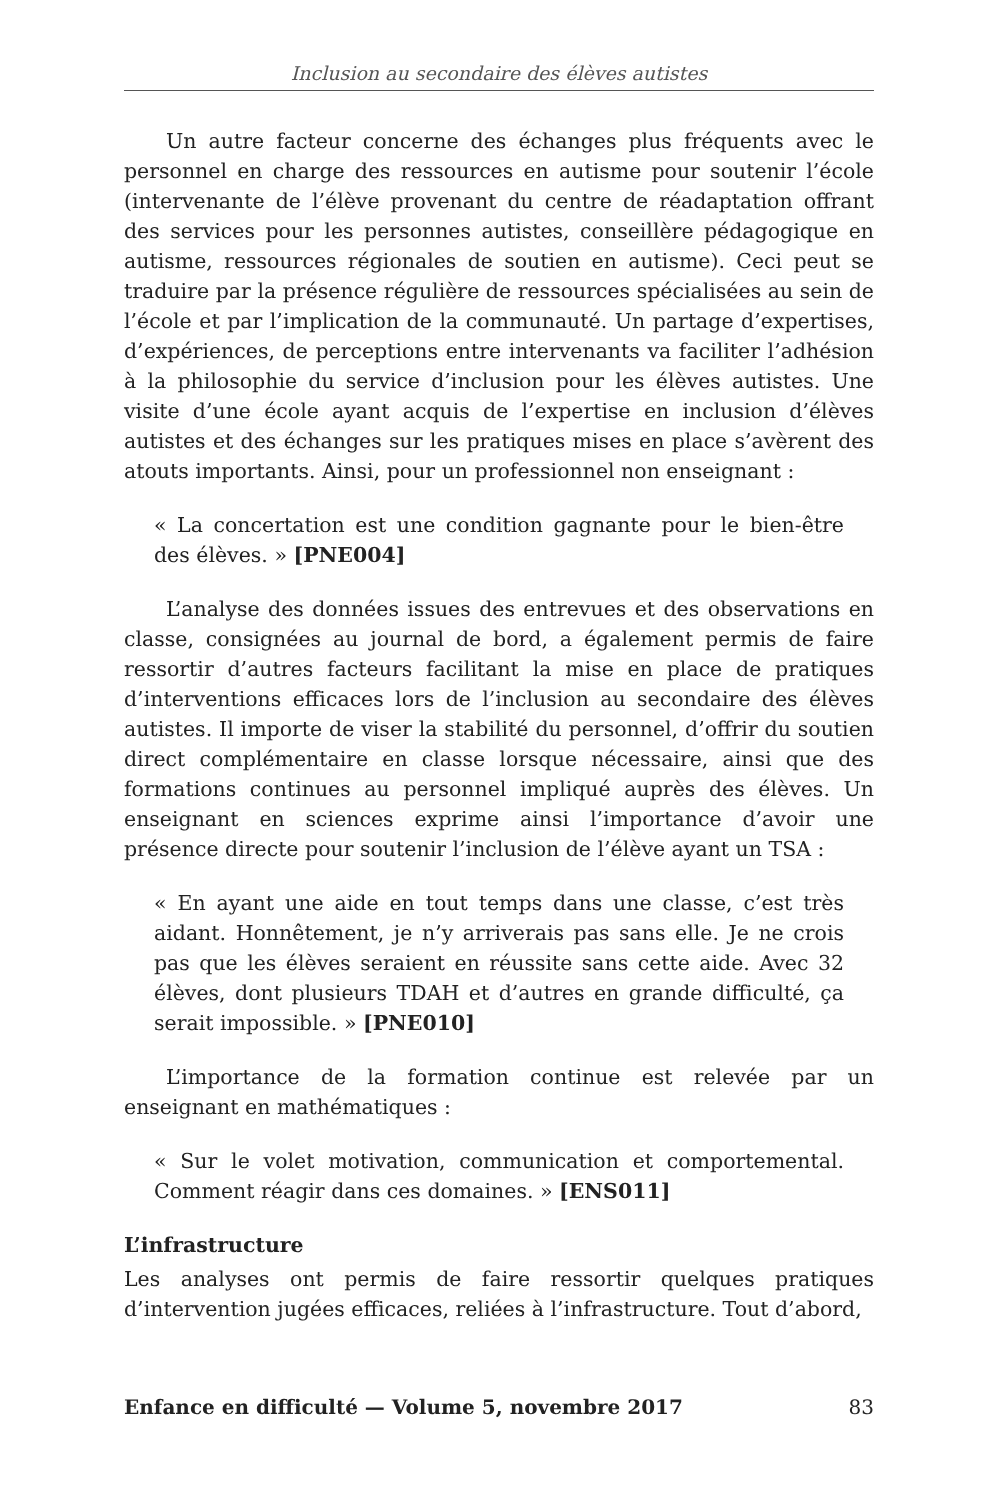Inclusion au secondaire des élèves autistes
Un autre facteur concerne des échanges plus fréquents avec le personnel en charge des ressources en autisme pour soutenir l’école (intervenante de l’élève provenant du centre de réadaptation offrant des services pour les personnes autistes, conseillère pédagogique en autisme, ressources régionales de soutien en autisme). Ceci peut se traduire par la présence régulière de ressources spécialisées au sein de l’école et par l’implication de la communauté. Un partage d’expertises, d’expériences, de perceptions entre intervenants va faciliter l’adhésion à la philosophie du service d’inclusion pour les élèves autistes. Une visite d’une école ayant acquis de l’expertise en inclusion d’élèves autistes et des échanges sur les pratiques mises en place s’avèrent des atouts importants. Ainsi, pour un professionnel non enseignant :
« La concertation est une condition gagnante pour le bien-être des élèves. » [PNE004]
L’analyse des données issues des entrevues et des observations en classe, consignées au journal de bord, a également permis de faire ressortir d’autres facteurs facilitant la mise en place de pratiques d’interventions efficaces lors de l’inclusion au secondaire des élèves autistes. Il importe de viser la stabilité du personnel, d’offrir du soutien direct complémentaire en classe lorsque nécessaire, ainsi que des formations continues au personnel impliqué auprès des élèves. Un enseignant en sciences exprime ainsi l’importance d’avoir une présence directe pour soutenir l’inclusion de l’élève ayant un TSA :
« En ayant une aide en tout temps dans une classe, c’est très aidant. Honnêtement, je n’y arriverais pas sans elle. Je ne crois pas que les élèves seraient en réussite sans cette aide. Avec 32 élèves, dont plusieurs TDAH et d’autres en grande difficulté, ça serait impossible. » [PNE010]
L’importance de la formation continue est relevée par un enseignant en mathématiques :
« Sur le volet motivation, communication et comportemental. Comment réagir dans ces domaines. » [ENS011]
L’infrastructure
Les analyses ont permis de faire ressortir quelques pratiques d’intervention jugées efficaces, reliées à l’infrastructure. Tout d’abord,
Enfance en difficulté — Volume 5, novembre 2017 83